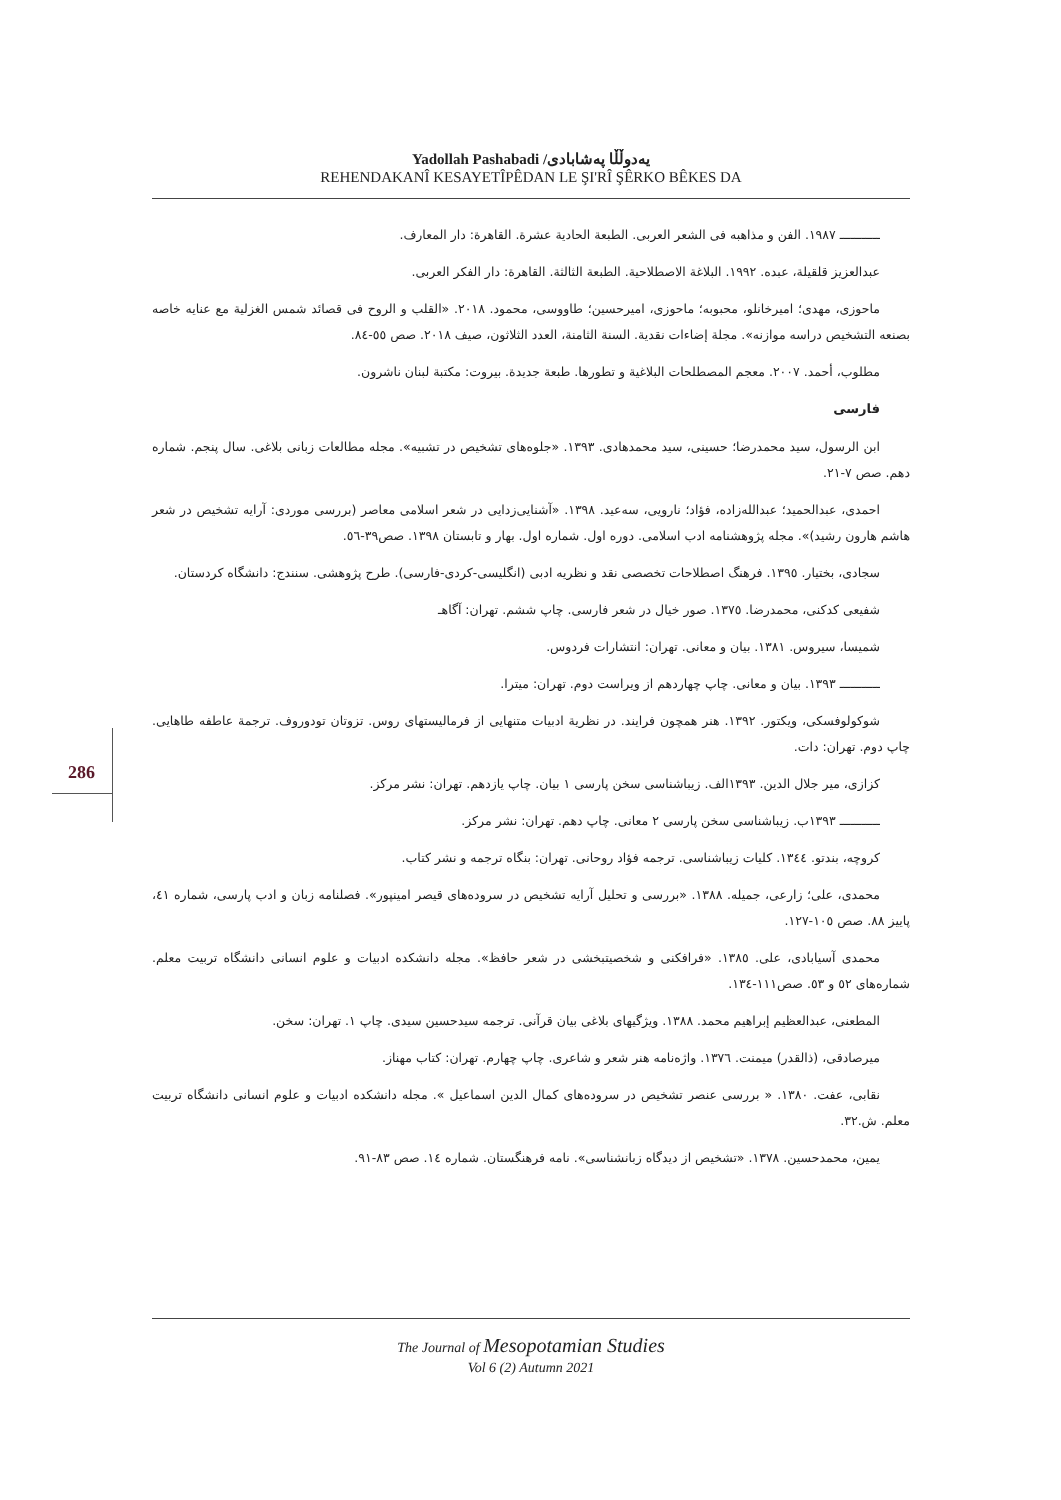Yadollah Pashabadi /یەدوڵڵا پەشابادی
REHENDAKANÎ KESAYETÎPÊDAN LE ŞI'RÎ ŞÊRKO BÊKES DA
ـــــــــــ ١٩٨٧. الفن و مذاهبه فی الشعر العربی. الطبعة الحادية عشرة. القاهرة: دار المعارف.
عبدالعزيز قلقيلة، عبده. ١٩٩٢. البلاغة الاصطلاحية. الطبعة الثالثة. القاهرة: دار الفكر العربی.
ماحوزی، مهدی؛ اميرخانلو، محبوبه؛ ماحوزی، اميرحسين؛ طاووسی، محمود. ٢٠١٨. «القلب و الروح فی قصائد شمس الغزلية مع عنايه خاصه بصنعه التشخيص دراسه موازنه». مجلة إضاءات نقدية. السنة الثامنة، العدد الثلاثون، صيف ٢٠١٨. صص ٥٥-٨٤.
مطلوب، أحمد. ٢٠٠٧. معجم المصطلحات البلاغية و تطورها. طبعة جديدة. بيروت: مكتبة لبنان ناشرون.
فارسی
ابن الرسول، سيد محمدرضا؛ حسينی، سيد محمدهادی. ١٣٩٣. «جلوه‌های تشخيص در تشبيه». مجله مطالعات زبانی بلاغی. سال پنجم. شماره دهم. صص ٧-٢١.
احمدی، عبدالحميد؛ عبدالله‌زاده، فؤاد؛ نارويی، سه‌عيد. ١٣٩٨. «آشنايی‌زدايی در شعر اسلامی معاصر (بررسی موردی: آرايه تشخيص در شعر هاشم هارون رشيد)». مجله پژوهشنامه ادب اسلامی. دوره اول. شماره اول. بهار و تابستان ١٣٩٨. صص٣٩-٥٦.
سجادی، بختيار. ١٣٩٥. فرهنگ اصطلاحات تخصصی نقد و نظريه ادبی (انگليسی-كردی-فارسی). طرح پژوهشی. سنندج: دانشگاه كردستان.
شفيعی كدكنی، محمدرضا. ١٣٧٥. صور خيال در شعر فارسی. چاپ ششم. تهران: آگاهـ
شميسا، سيروس. ١٣٨١. بيان و معانی. تهران: انتشارات فردوس.
ـــــــــــ ١٣٩٣. بيان و معانی. چاپ چهاردهم از ويراست دوم. تهران: ميترا.
شوكولوفسكی، ويكتور. ١٣٩٢. هنر همچون فرايند. در نظرية ادبيات متنهايی از فرماليستهای روس. تزوتان تودوروف. ترجمة عاطفه طاهايی. چاپ دوم. تهران: دات.
كزازی، مير جلال الدين. ١٣٩٣الف. زيباشناسی سخن پارسی ١ بيان. چاپ يازدهم. تهران: نشر مركز.
ـــــــــــ ١٣٩٣ب. زيباشناسی سخن پارسی ٢ معانی. چاپ دهم. تهران: نشر مركز.
كروچه، بندتو. ١٣٤٤. كليات زيباشناسی. ترجمه فؤاد روحانی. تهران: بنگاه ترجمه و نشر كتاب.
محمدی، علی؛ زارعی، جميله. ١٣٨٨. «بررسی و تحليل آرايه تشخيص در سروده‌های قيصر امينپور». فصلنامه زبان و ادب پارسی، شماره ٤١، پاييز ٨٨. صص ١٠٥-١٢٧.
محمدی آسيابادی، علی. ١٣٨٥. «فرافكنی و شخصيتبخشی در شعر حافظ». مجله دانشكده ادبيات و علوم انسانی دانشگاه تربيت معلم. شماره‌های ٥٢ و ٥٣. صص١١١-١٣٤.
المطعنی، عبدالعظيم إبراهيم محمد. ١٣٨٨. ويژگيهای بلاغی بيان قرآنی. ترجمه سيدحسين سيدی. چاپ ١. تهران: سخن.
ميرصادقی، (ذالقدر) ميمنت. ١٣٧٦. واژه‌نامه هنر شعر و شاعری. چاپ چهارم. تهران: كتاب مهناز.
نقابی، عفت. ١٣٨٠. « بررسی عنصر تشخيص در سروده‌های كمال الدين اسماعيل ». مجله دانشكده ادبيات و علوم انسانی دانشگاه تربيت معلم. ش.٣٢.
يمين، محمدحسين. ١٣٧٨. «تشخيص از ديدگاه زبانشناسی». نامه فرهنگستان. شماره ١٤. صص ٨٣-٩١.
286
The Journal of Mesopotamian Studies
Vol 6 (2) Autumn 2021